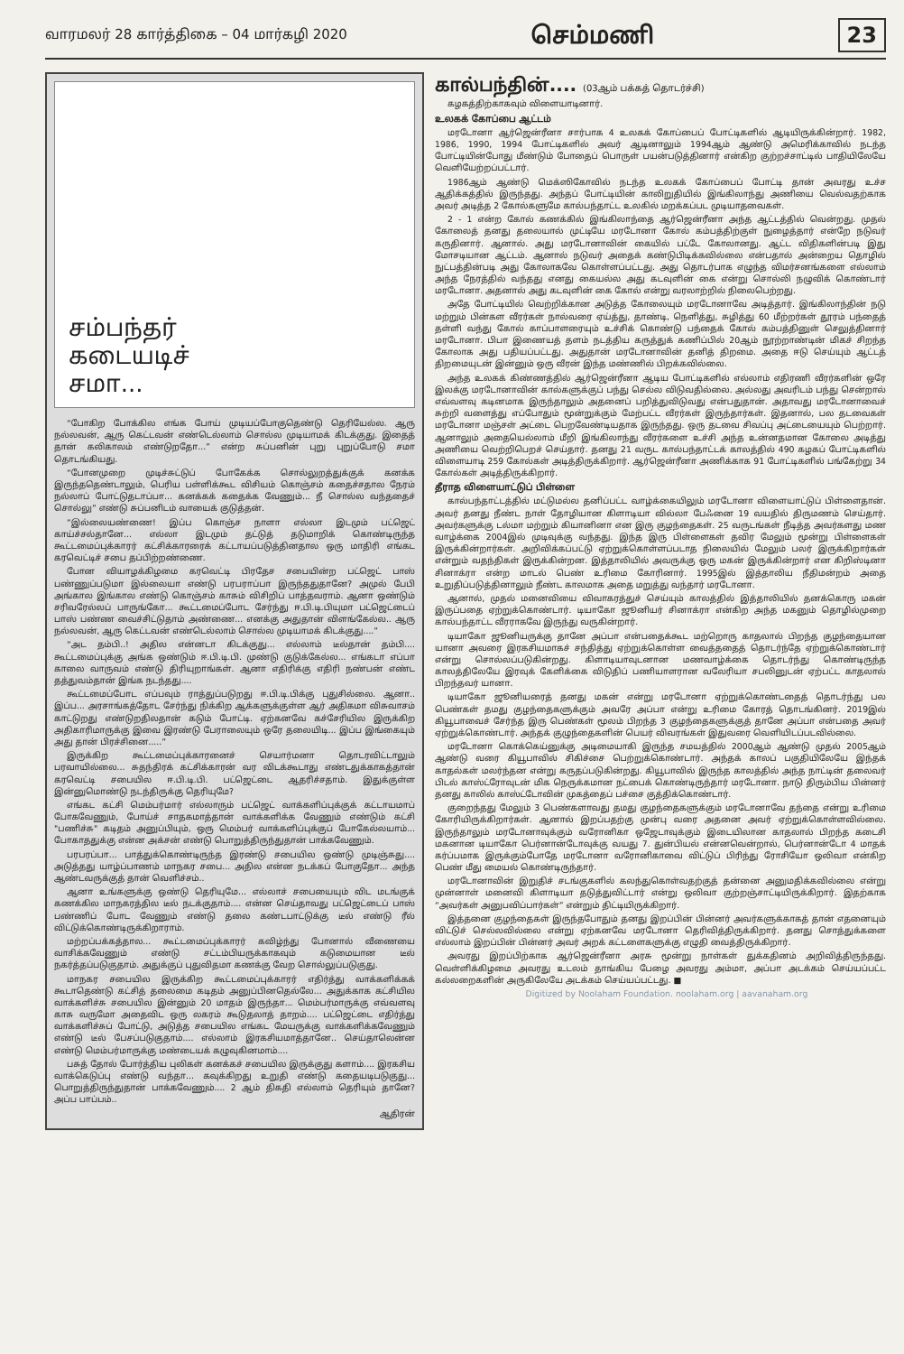வாரமலர் 28 கார்த்திகை – 04 மார்கழி 2020 செம்மணி 23
சம்பந்தர்
கடையடிச்
சமா...
“போகிற போக்கில எங்க போய் முடியப்போகுதெண்டு தெரியேல்ல. ஆரு நல்லவன், ஆரு கெட்டவன் எண்டெல்லாம் சொல்ல முடியாமக் கிடக்குது. இதைத் தான் கலிகாலம் எண்டுறதோ...” என்ற சுப்பனின் புறு புறுப்போடு சமா தொடங்கியது.
“போனமுறை முடிச்சுட்டுப் போகேக்க சொல்லுறத்துக்குக் கனக்க இருந்ததெண்டாலும், பெரிய பள்ளிக்கூட விசியம் கொஞ்சம் கதைச்சதால நேரம் நல்லாப் போட்டுதடாப்பா... கனக்கக் கதைக்க வேணும்... நீ சொல்ல வந்ததைச் சொல்லு” எண்டு சுப்பனிடம் வாயைக் குடுத்தன்.
“இல்லையண்ணை! இப்ப கொஞ்ச நாளா எல்லா இடமும் பட்ஜெட் காய்ச்சல்தானே... எல்லா இடமும் தட்டுத் தடுமாறிக் கொண்டிருந்த கூட்டமைப்புக்காரர் கட்சிக்காரரைக் கட்டாயப்படுத்தினதால ஒரு மாதிரி எங்கட கரவெட்டிச் சபை தப்பிற்றண்ணை.
போன வியாழக்கிழமை கரவெட்டி பிரதேச சபையின்ற பட்ஜெட் பாஸ் பண்ணுப்படுமா இல்லையா எண்டு பரபராப்பா இருந்ததுதானே? அமுல் பேபி அங்கால இங்கால எண்டு கொஞ்சம் காசும் விசிறிப் பாத்தவராம். ஆனா ஒண்டும் சரிவரேல்லப் பாருங்கோ... கூட்டமைப்போட சேர்ந்து ஈ.பி.டி.பியுமா பட்ஜெட்டைப் பாஸ் பண்ண வைச்சிட்டுதாம் அண்ணை... எனக்கு அதுதான் விளங்கேல்ல.. ஆரு நல்லவன், ஆரு கெட்டவன் எண்டெல்லாம் சொல்ல முடியாமக் கிடக்குது....”
“அட தம்பி..! அதில என்னடா கிடக்குது... எல்லாம் டீல்தான் தம்பி.... கூட்டமைப்புக்கு அங்க ஒண்டும் ஈ.பி.டி.பி. முண்டு குடுக்கேல்ல... எங்கடா எப்பா காலை வாருவம் எண்டு திரியுறாங்கள். ஆனா எதிரிக்கு எதிரி நண்பன் எண்ட தத்துவம்தான் இங்க நடந்தது....
கூட்டமைப்போட எப்பவும் ராத்துப்படுறது ஈ.பி.டி.பிக்கு புதுசில்லை. ஆனா.. இப்ப... அரசாங்கத்தோட சேர்ந்து நிக்கிற ஆக்களுக்குள்ள ஆர் அதிகமா விசுவாசம் காட்டுறது எண்டுறதிலதான் கடும் போட்டி. ஏற்கனவே கச்சேரியில இருக்கிற அதிகாரிமாருக்கு இவை இரண்டு பேராலையும் ஒரே தலையிடி... இப்ப இங்கையும் அது தான் பிரச்சினை.....”
இருக்கிற கூட்டமைப்புக்காரனைச் செயார்மனா தொடரவிட்டாலும் பரவாயில்லை... சுதந்திரக் கட்சிக்காரன் வர விடக்கூடாது எண்டதுக்காகத்தான் கரவெட்டி சபையில ஈ.பி.டி.பி. பட்ஜெட்டை ஆதரிச்சதாம். இதுக்குள்ள இன்னுமொண்டு நடந்திருக்கு தெரியுமே?
எங்கட கட்சி மெம்பர்மார் எல்லாரும் பட்ஜெட் வாக்களிப்புக்குக் கட்டாயமாப் போகவேணும், போய்ச் சாதகமாத்தான் வாக்களிக்க வேணும் எண்டும் கட்சி "பணிச்சு" கடிதம் அனுப்பியும், ஒரு மெம்பர் வாக்களிப்புக்குப் போகேல்லயாம்... போகாததுக்கு என்ன அக்சன் எண்டு பொறுத்திருந்துதான் பாக்கவேணும்.
பரபரப்பா... பாத்துக்கொண்டிருந்த இரண்டு சபையில ஒண்டு முடிஞ்சுது.... அடுத்தது யாழ்ப்பாணம் மாநகர சபை... அதில என்ன நடக்கப் போகுதோ... அந்த ஆண்டவருக்குத் தான் வெளிச்சம்..
ஆனா உங்களுக்கு ஒண்டு தெரியுமே... எல்லாச் சபையையும் விட மடங்குக் கணக்கில மாநகரத்தில டீல் நடக்குதாம்.... என்ன செய்தாவது பட்ஜெட்டைப் பாஸ் பண்ணிப் போட வேணும் எண்டு தலை கண்டபாட்டுக்கு டீல் எண்டு ரீல் விட்டுக்கொண்டிருக்கிறாராம்.
மற்றப்பக்கத்தால... கூட்டமைப்புக்காரர் கவிழ்ந்து போனால் வீணையை வாசிக்கவேணும் எண்டு சட்டம்பியருக்காகவும் கடுமையான டீல் நகர்த்தப்படுகுதாம். அதுக்குப் புதுவிதமா கணக்கு வேற சொல்லுப்படுகுது.
மாநகர சபையில இருக்கிற கூட்டமைப்புக்காரர் எதிர்த்து வாக்களிக்கக் கூடாதெண்டு கட்சித் தலைமை கடிதம் அனுப்பினதெல்லே... அதுக்காக கட்சியில வாக்களிச்சு சபையில இன்னும் 20 மாதம் இருந்தா... மெம்பர்மாருக்கு எவ்வளவு காசு வருமோ அதைவிட ஒரு லகரம் கூடுதலாத் தாறம்.... பட்ஜெட்டை எதிர்த்து வாக்களிச்சுப் போட்டு, அடுத்த சபையில எங்கட மேயருக்கு வாக்களிக்கவேணும் எண்டு டீல் பேசப்படுகுதாம்.... எல்லாம் இரகசியமாத்தானே.. செய்தாலென்ன எண்டு மெம்பர்மாருக்கு மண்டையக் கழுவுகினமாம்....
பசுத் தோல் போர்த்திய புலிகள் கனக்கச் சபையில இருக்குது களாம்.... இரகசிய வாக்கெடுப்பு எண்டு வந்தா... கவுக்கிறது உறுதி எண்டு கதையடிபடுகுது... பொறுத்திருந்துதான் பாக்கவேணும்.... 2 ஆம் திகதி எல்லாம் தெரியும் தானே? அப்ப பாப்பம்..
ஆதிரன்
கால்பந்தின்.... (03ஆம் பக்கத் தொடர்ச்சி)
கழகத்திற்காகவும் விளையாடினார்.
உலகக் கோப்பை ஆட்டம்
மரடோனா ஆர்ஜென்ரீனா சார்பாக 4 உலகக் கோப்பைப் போட்டிகளில் ஆடியிருக்கின்றார். 1982, 1986, 1990, 1994 போட்டிகளில் அவர் ஆடினாலும் 1994ஆம் ஆண்டு அமெரிக்காவில் நடந்த போட்டியின்போது மீண்டும் போதைப் பொருள் பயன்படுத்தினார் என்கிற குற்றச்சாட்டில் பாதியிலேயே வெளியேற்றப்பட்டார்.
1986ஆம் ஆண்டு மெக்ஸிகோவில் நடந்த உலகக் கோப்பைப் போட்டி தான் அவரது உச்ச ஆதிக்கத்தில் இருந்தது. அந்தப் போட்டியின் காலிறுதியில் இங்கிலாந்து அணியை வெல்வதற்காக அவர் அடித்த 2 கோல்களுமே கால்பந்தாட்ட உலகில் மறக்கப்பட முடியாதவைகள்.
2 - 1 என்ற கோல் கணக்கில் இங்கிலாந்தை ஆர்ஜென்ரீனா அந்த ஆட்டத்தில் வென்றது. முதல் கோலைத் தனது தலையால் முட்டியே மரடோனா கோல் கம்பத்திற்குள் நுழைத்தார் என்றே நடுவர் கருதினார். ஆனால். அது மரடோனாவின் கையில் பட்டே கோலானது. ஆட்ட விதிகளின்படி இது மோசடியான ஆட்டம். ஆனால் நடுவர் அதைக் கண்டுபிடிக்கவில்லை என்பதால் அன்றைய தொழில் நுட்பத்தின்படி அது கோலாகவே கொள்ளப்பட்டது. அது தொடர்பாக எழுந்த விமர்சனங்களை எல்லாம் அந்த நேரத்தில் வந்தது எனது கையல்ல அது கடவுளின் கை என்று சொல்லி நழுவிக் கொண்டார் மரடோனா. அதனால் அது கடவுளின் கை கோல் என்று வரலாற்றில் நிலைபெற்றது.
அதே போட்டியில் வெற்றிக்கான அடுத்த கோலையும் மரடோனாவே அடித்தார். இங்கிலாந்தின் நடு மற்றும் பின்கள வீரர்கள் நால்வரை ஏய்த்து, தாண்டி, நெளித்து, சுழித்து 60 மீற்றர்கள் தூரம் பந்தைத் தள்ளி வந்து கோல் காப்பாளரையும் உச்சிக் கொண்டு பந்தைக் கோல் கம்பத்தினுள் செலுத்தினார் மரடோனா. பிபா இணையத் தளம் நடத்திய கருத்துக் கணிப்பில் 20ஆம் நூற்றாண்டின் மிகச் சிறந்த கோலாக அது பதியப்பட்டது. அதுதான் மரடோனாவின் தனித் திறமை. அதை ஈடு செய்யும் ஆட்டத் திறமையுடன் இன்னும் ஒரு வீரன் இந்த மண்ணில் பிறக்கவில்லை.
அந்த உலகக் கிண்ணத்தில் ஆர்ஜென்ரீனா ஆடிய போட்டிகளில் எல்லாம் எதிரணி வீரர்களின் ஒரே இலக்கு மரடோனாவின் கால்களுக்குப் பந்து செல்ல விடுவதில்லை. அல்லது அவரிடம் பந்து சென்றால் எவ்வளவு கடினமாக இருந்தாலும் அதனைப் பறித்துவிடுவது என்பதுதான். அதாவது மரடோனாவைச் சுற்றி வளைத்து எப்போதும் மூன்றுக்கும் மேற்பட்ட வீரர்கள் இருந்தார்கள். இதனால், பல தடவைகள் மரடோனா மஞ்சள் அட்டை பெறவேண்டியதாக இருந்தது. ஒரு தடவை சிவப்பு அட்டையையும் பெற்றார். ஆனாலும் அதையெல்லாம் மீறி இங்கிலாந்து வீரர்களை உச்சி அந்த உன்னதமான கோலை அடித்து அணியை வெற்றிபெறச் செய்தார். தனது 21 வருட கால்பந்தாட்டக் காலத்தில் 490 கழகப் போட்டிகளில் விளையாடி 259 கோல்கள் அடித்திருக்கிறார். ஆர்ஜென்ரீனா அணிக்காக 91 போட்டிகளில் பங்கேற்று 34 கோல்கள் அடித்திருக்கிறார்.
தீராத விளையாட்டுப் பிள்ளை
கால்பந்தாட்டத்தில் மட்டுமல்ல தனிப்பட்ட வாழ்க்கையிலும் மரடோனா விளையாட்டுப் பிள்ளைதான். அவர் தனது நீண்ட நாள் தோழியான கிளாடியா வில்லா பேஃனை 19 வயதில் திருமணம் செய்தார். அவர்களுக்கு டல்மா மற்றும் கியானினா என இரு குழந்தைகள். 25 வருடங்கள் நீடித்த அவர்களது மண வாழ்க்கை 2004இல் முடிவுக்கு வந்தது. இந்த இரு பிள்ளைகள் தவிர மேலும் மூன்று பிள்ளைகள் இருக்கின்றார்கள். அறிவிக்கப்பட்டு ஏற்றுக்கொள்ளப்படாத நிலையில் மேலும் பலர் இருக்கிறார்கள் என்றும் வதந்திகள் இருக்கின்றன. இத்தாலியில் அவருக்கு ஒரு மகன் இருக்கின்றார் என கிறிஸ்டினா சினாக்ரா என்ற மாடல் பெண் உரிமை கோரினார். 1995இல் இத்தாலிய நீதிமன்றம் அதை உறுதிப்படுத்தினாலும் நீண்ட காலமாக அதை மறுத்து வந்தார் மரடோனா.
ஆனால், முதல் மனைவியை விவாகரத்துச் செய்யும் காலத்தில் இத்தாலியில் தனக்கொரு மகன் இருப்பதை ஏற்றுக்கொண்டார். டியாகோ ஜூனியர் சினாக்ரா என்கிற அந்த மகனும் தொழில்முறை கால்பந்தாட்ட வீரராகவே இருந்து வருகின்றார்.
டியாகோ ஜூனியருக்கு தானே அப்பா என்பதைக்கூட மற்றொரு காதலால் பிறந்த குழந்தையான யானா அவரை இரகசியமாகச் சந்தித்து ஏற்றுக்கொள்ள வைத்ததைத் தொடர்ந்தே ஏற்றுக்கொண்டார் என்று சொல்லப்படுகின்றது. கிளாடியாவுடனான மணவாழ்க்கை தொடர்ந்து கொண்டிருந்த காலத்திலேயே இரவுக் கேளிக்கை விடுதிப் பணியாளரான வலேரியா சபலினுடன் ஏற்பட்ட காதலால் பிறந்தவர் யானா.
டியாகோ ஜூனியரைத் தனது மகன் என்று மரடோனா ஏற்றுக்கொண்டதைத் தொடர்ந்து பல பெண்கள் தமது குழந்தைகளுக்கும் அவரே அப்பா என்று உரிமை கோரத் தொடங்கினர். 2019இல் கியூபாவைச் சேர்ந்த இரு பெண்கள் மூலம் பிறந்த 3 குழந்தைகளுக்குத் தானே அப்பா என்பதை அவர் ஏற்றுக்கொண்டார். அந்தக் குழுந்தைகளின் பெயர் விவரங்கள் இதுவரை வெளியிடப்படவில்லை.
மரடோனா கொக்கெய்னுக்கு அடிமையாகி இருந்த சமயத்தில் 2000ஆம் ஆண்டு முதல் 2005ஆம் ஆண்டு வரை கியூபாவில் சிகிச்சை பெற்றுக்கொண்டார். அந்தக் காலப் பகுதியிலேயே இந்தக் காதல்கள் மலர்ந்தன என்று கருதப்படுகின்றது. கியூபாவில் இருந்த காலத்தில் அந்த நாட்டின் தலைவர் பிடல் காஸ்ட்ரோவுடன் மிக நெருக்கமான நட்பைக் கொண்டிருந்தார் மரடோனா. நாடு திரும்பிய பின்னர் தனது காலில் காஸ்ட்டோவின் முகத்தைப் பச்சை குத்திக்கொண்டார்.
குறைந்தது மேலும் 3 பெண்களாவது தமது குழந்தைகளுக்கும் மரடோனாவே தந்தை என்று உரிமை கோரியிருக்கிறார்கள். ஆனால் இறப்பதற்கு முன்பு வரை அதனை அவர் ஏற்றுக்கொள்ளவில்லை. இருந்தாலும் மரடோனாவுக்கும் வரோனிகா ஒஜேடாவுக்கும் இடையிலான காதலால் பிறந்த கடைசி மகனான டியாகோ பெர்னான்டோவுக்கு வயது 7. துன்பியல் என்னவென்றால், பெர்னான்டோ 4 மாதக் கர்ப்பமாக இருக்கும்போதே மரடோனா வரோனிகாவை விட்டுப் பிரிந்து ரோசியோ ஒலிவா என்கிற பெண் மீது மையல் கொண்டிருந்தார்.
மரடோனாவின் இறுதிச் சடங்குகளில் கலந்துகொள்வதற்குத் தன்னை அனுமதிக்கவில்லை என்று முன்னாள் மனைவி கிளாடியா தடுத்துவிட்டார் என்று ஒலிவா குற்றஞ்சாட்டியிருக்கிறார். இதற்காக “அவர்கள் அனுபவிப்பார்கள்” என்றும் திட்டியிருக்கிறார்.
இத்தனை குழந்தைகள் இருந்தபோதும் தனது இறப்பின் பின்னர் அவர்களுக்காகத் தான் எதனையும் விட்டுச் செல்லவில்லை என்று ஏற்கனவே மரடோனா தெரிவித்திருக்கிறார். தனது சொத்துக்களை எல்லாம் இறப்பின் பின்னர் அவர் அறக் கட்டளைகளுக்கு எழுதி வைத்திருக்கிறார்.
அவரது இறப்பிற்காக ஆர்ஜென்ரீனா அரசு மூன்று நாள்கள் துக்கதினம் அறிவித்திருந்தது. வெள்ளிக்கிழமை அவரது உடலம் தாங்கிய பேழை அவரது அம்மா, அப்பா அடக்கம் செய்யப்பட்ட கல்லறைகளின் அருகிலேயே அடக்கம் செய்யப்பட்டது. ■
Digitized by Noolaham Foundation. noolaham.org | aavanaham.org